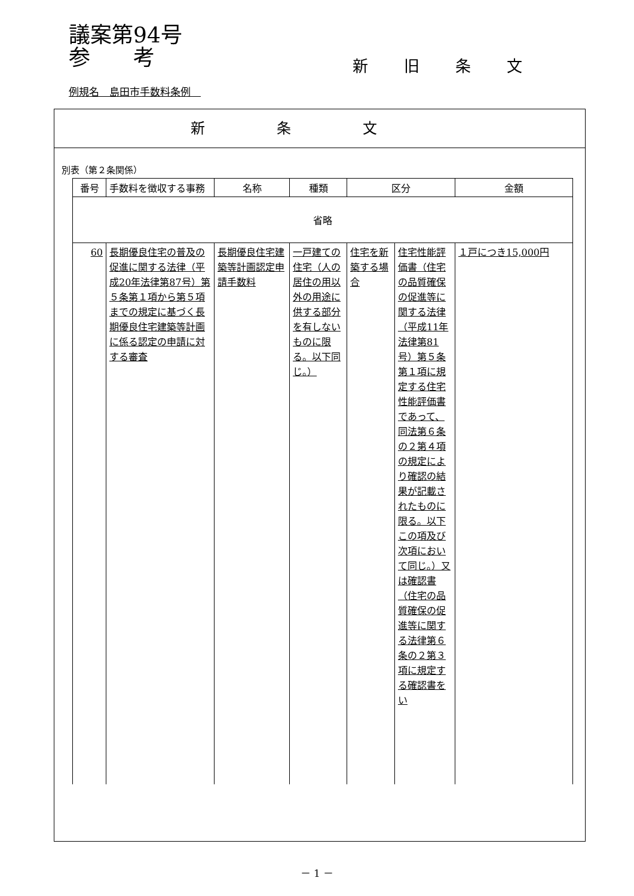議案第94号
参　　考
新旧条文
例規名　島田市手数料条例　
新条文
別表（第２条関係）
| 番号 | 手数料を徴収する事務 | 名称 | 種類 | 区分 | | 金額 |
| --- | --- | --- | --- | --- | --- | --- |
| 省略 | | | | | | |
| 60 | 長期優良住宅の普及の促進に関する法律（平成20年法律第87号）第５条第１項から第５項までの規定に基づく長期優良住宅建築等計画に係る認定の申請に対する審査 | 長期優良住宅建築等計画認定申請手数料 | 一戸建ての住宅（人の居住の用以外の用途に供する部分を有しないものに限る。以下同じ。） | 住宅を新築する場合 | 住宅性能評価書（住宅の品質確保の促進等に関する法律（平成11年法律第81号）第５条第１項に規定する住宅性能評価書であって、同法第６条の２第４項の規定により確認の結果が記載されたものに限る。以下この項及び次項において同じ。）又は確認書（住宅の品質確保の促進等に関する法律第６条の２第３項に規定する確認書をい | １戸につき15,000円 |
－ 1 －